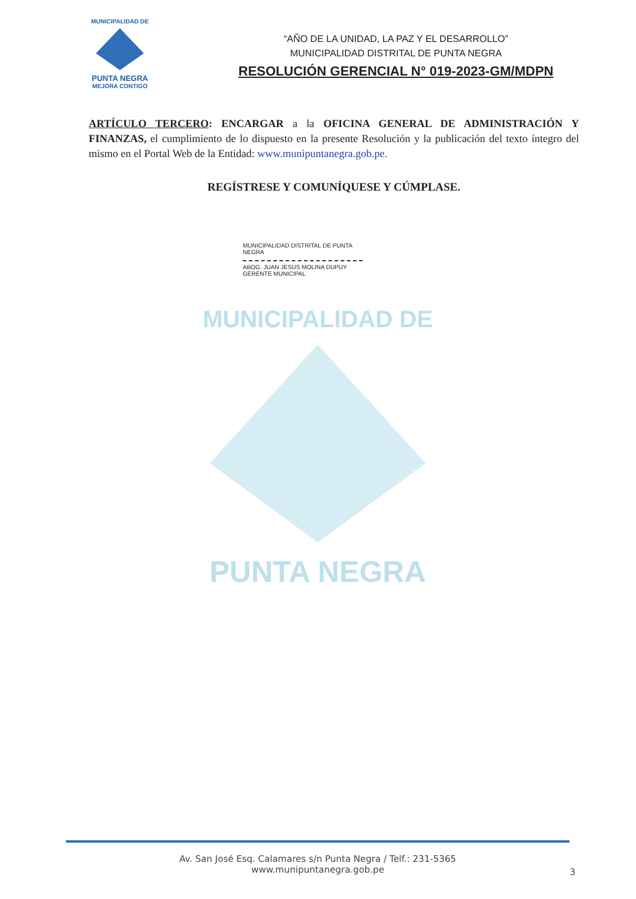MUNICIPALIDAD DE
PUNTA NEGRA
MUNICIPALIDAD DE
PUNTA NEGRA
MEJORA CONTIGO
“AÑO DE LA UNIDAD, LA PAZ Y EL DESARROLLO”
MUNICIPALIDAD DISTRITAL DE PUNTA NEGRA
RESOLUCIÓN GERENCIAL N° 019-2023-GM/MDPN
ARTÍCULO TERCERO: ENCARGAR a la OFICINA GENERAL DE ADMINISTRACIÓN Y FINANZAS, el cumplimiento de lo dispuesto en la presente Resolución y la publicación del texto íntegro del mismo en el Portal Web de la Entidad: www.munipuntanegra.gob.pe.
REGÍSTRESE Y COMUNÍQUESE Y CÚMPLASE.
MUNICIPALIDAD DISTRITAL DE PUNTA NEGRA
ABOG. JUAN JESUS MOLINA DUPUY
GERENTE MUNICIPAL
Av. San José Esq. Calamares s/n Punta Negra / Telf.: 231-5365
www.munipuntanegra.gob.pe
3